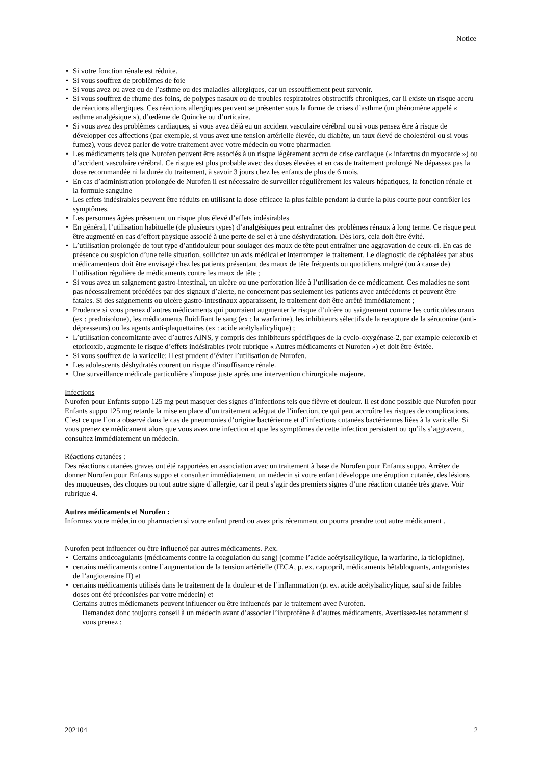Notice
• Si votre fonction rénale est réduite.
• Si vous souffrez de problèmes de foie
• Si vous avez ou avez eu de l’asthme ou des maladies allergiques, car un essoufflement peut survenir.
• Si vous souffrez de rhume des foins, de polypes nasaux ou de troubles respiratoires obstructifs chroniques, car il existe un risque accru de réactions allergiques. Ces réactions allergiques peuvent se présenter sous la forme de crises d’asthme (un phénomène appelé « asthme analgésique »), d’œdème de Quincke ou d’urticaire.
• Si vous avez des problèmes cardiaques, si vous avez déjà eu un accident vasculaire cérébral ou si vous pensez être à risque de développer ces affections (par exemple, si vous avez une tension artérielle élevée, du diabète, un taux élevé de cholestérol ou si vous fumez), vous devez parler de votre traitement avec votre médecin ou votre pharmacien
• Les médicaments tels que Nurofen peuvent être associés à un risque légèrement accru de crise cardiaque (« infarctus du myocarde ») ou d’accident vasculaire cérébral. Ce risque est plus probable avec des doses élevées et en cas de traitement prolongé Ne dépassez pas la dose recommandée ni la durée du traitement, à savoir 3 jours chez les enfants de plus de 6 mois.
• En cas d’administration prolongée de Nurofen il est nécessaire de surveiller régulièrement les valeurs hépatiques, la fonction rénale et la formule sanguine
• Les effets indésirables peuvent être réduits en utilisant la dose efficace la plus faible pendant la durée la plus courte pour contrôler les symptômes.
• Les personnes âgées présentent un risque plus élevé d’effets indésirables
• En général, l’utilisation habituelle (de plusieurs types) d’analgésiques peut entraîner des problèmes rénaux à long terme. Ce risque peut être augmenté en cas d’effort physique associé à une perte de sel et à une déshydratation. Dès lors, cela doit être évité.
• L’utilisation prolongée de tout type d’antidouleur pour soulager des maux de tête peut entraîner une aggravation de ceux-ci. En cas de présence ou suspicion d’une telle situation, sollicitez un avis médical et interrompez le traitement. Le diagnostic de céphalées par abus médicamenteux doit être envisagé chez les patients présentant des maux de tête fréquents ou quotidiens malgré (ou à cause de) l’utilisation régulière de médicaments contre les maux de tête ;
• Si vous avez un saignement gastro-intestinal, un ulcère ou une perforation liée à l’utilisation de ce médicament. Ces maladies ne sont pas nécessairement précédées par des signaux d’alerte, ne concernent pas seulement les patients avec antécédents et peuvent être fatales. Si des saignements ou ulcère gastro-intestinaux apparaissent, le traitement doit être arrêté immédiatement ;
• Prudence si vous prenez d’autres médicaments qui pourraient augmenter le risque d’ulcère ou saignement comme les corticoïdes oraux (ex : prednisolone), les médicaments fluidifiant le sang (ex : la warfarine), les inhibiteurs sélectifs de la recapture de la sérotonine (anti-dépresseurs) ou les agents anti-plaquettaires (ex : acide acétylsalicylique) ;
• L’utilisation concomitante avec d’autres AINS, y compris des inhibiteurs spécifiques de la cyclo-oxygénase-2, par example celecoxib et etoricoxib, augmente le risque d’effets indésirables (voir rubrique « Autres médicaments et Nurofen ») et doit être évitée.
• Si vous souffrez de la varicelle; Il est prudent d’éviter l’utilisation de Nurofen.
• Les adolescents déshydratés courent un risque d’insuffisance rénale.
• Une surveillance médicale particulière s’impose juste après une intervention chirurgicale majeure.
Infections
Nurofen pour Enfants suppo 125 mg peut masquer des signes d’infections tels que fièvre et douleur. Il est donc possible que Nurofen pour Enfants suppo 125 mg retarde la mise en place d’un traitement adéquat de l’infection, ce qui peut accroître les risques de complications. C’est ce que l’on a observé dans le cas de pneumonies d’origine bactérienne et d’infections cutanées bactériennes liées à la varicelle. Si vous prenez ce médicament alors que vous avez une infection et que les symptômes de cette infection persistent ou qu’ils s’aggravent, consultez immédiatement un médecin.
Réactions cutanées :
Des réactions cutanées graves ont été rapportées en association avec un traitement à base de Nurofen pour Enfants suppo. Arrêtez de donner Nurofen pour Enfants suppo et consulter immédiatement un médecin si votre enfant développe une éruption cutanée, des lésions des muqueuses, des cloques ou tout autre signe d’allergie, car il peut s’agir des premiers signes d’une réaction cutanée très grave. Voir rubrique 4.
Autres médicaments et Nurofen :
Informez votre médecin ou pharmacien si votre enfant prend ou avez pris récemment ou pourra prendre tout autre médicament .
Nurofen peut influencer ou être influencé par autres médicaments. P.ex.
• Certains anticoagulants (médicaments contre la coagulation du sang) (comme l’acide acétylsalicylique, la warfarine, la ticlopidine),
• certains médicaments contre l’augmentation de la tension artérielle (IECA, p. ex. captopril, médicaments bêtabloquants, antagonistes de l’angiotensine II) et
• certains médicaments utilisés dans le traitement de la douleur et de l’inflammation (p. ex. acide acétylsalicylique, sauf si de faibles doses ont été préconisées par votre médecin) et
Certains autres médicmanets peuvent influencer ou être influencés par le traitement avec Nurofen.
Demandez donc toujours conseil à un médecin avant d’associer l’ibuprofène à d’autres médicaments. Avertissez-les notamment si vous prenez :
202104 2